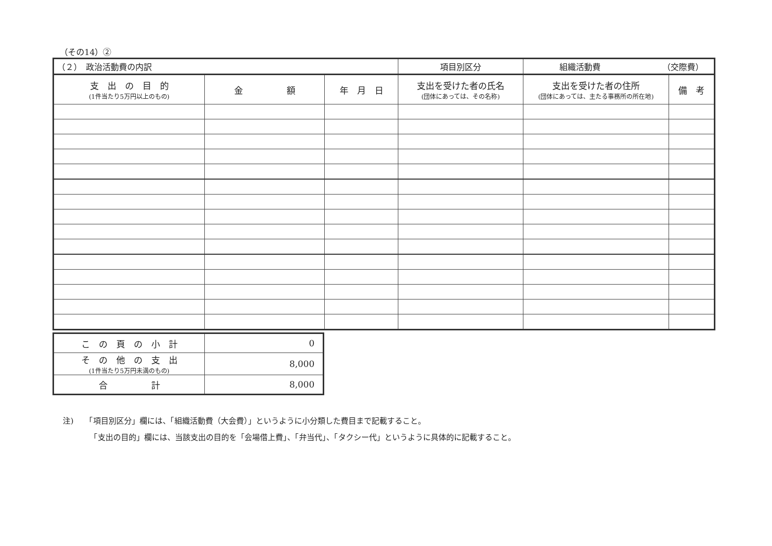（その14）②
| （２） 政治活動費の内訳 | | | 項目別区分 | 組織活動費 （交際費） | |
| 支 出 の 目 的 (1件当たり5万円以上のもの) | 金 額 | 年 月 日 | 支出を受けた者の氏名 (団体にあっては、その名称) | 支出を受けた者の住所 (団体にあっては、主たる事務所の所在地) | 備 考 |
| こ の 頁 の 小 計 | 0 |
| そ の 他 の 支 出 (1件当たり5万円未満のもの) | 8,000 |
| 合 計 | 8,000 |
注)　　「項目別区分」欄には、「組織活動費（大会費）」というように小分類した費目まで記載すること。
　　　　「支出の目的」欄には、当該支出の目的を「会場借上費」、「弁当代」、「タクシー代」というように具体的に記載すること。